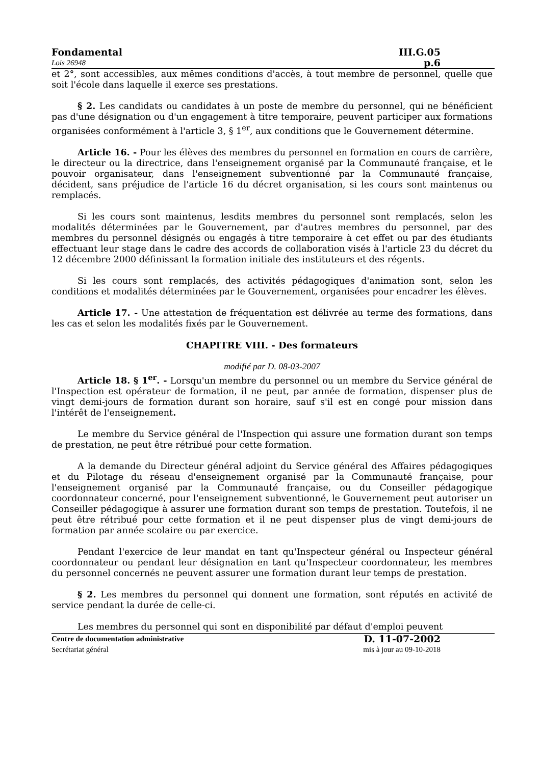Fondamental III.G.05
Lois 26948 p.6
et 2°, sont accessibles, aux mêmes conditions d'accès, à tout membre de personnel, quelle que soit l'école dans laquelle il exerce ses prestations.
§ 2. Les candidats ou candidates à un poste de membre du personnel, qui ne bénéficient pas d'une désignation ou d'un engagement à titre temporaire, peuvent participer aux formations organisées conformément à l'article 3, § 1<sup>er</sup>, aux conditions que le Gouvernement détermine.
Article 16. - Pour les élèves des membres du personnel en formation en cours de carrière, le directeur ou la directrice, dans l'enseignement organisé par la Communauté française, et le pouvoir organisateur, dans l'enseignement subventionné par la Communauté française, décident, sans préjudice de l'article 16 du décret organisation, si les cours sont maintenus ou remplacés.
Si les cours sont maintenus, lesdits membres du personnel sont remplacés, selon les modalités déterminées par le Gouvernement, par d'autres membres du personnel, par des membres du personnel désignés ou engagés à titre temporaire à cet effet ou par des étudiants effectuant leur stage dans le cadre des accords de collaboration visés à l'article 23 du décret du 12 décembre 2000 définissant la formation initiale des instituteurs et des régents.
Si les cours sont remplacés, des activités pédagogiques d'animation sont, selon les conditions et modalités déterminées par le Gouvernement, organisées pour encadrer les élèves.
Article 17. - Une attestation de fréquentation est délivrée au terme des formations, dans les cas et selon les modalités fixés par le Gouvernement.
CHAPITRE VIII. - Des formateurs
modifié par D. 08-03-2007
Article 18. § 1<sup>er</sup>. - Lorsqu'un membre du personnel ou un membre du Service général de l'Inspection est opérateur de formation, il ne peut, par année de formation, dispenser plus de vingt demi-jours de formation durant son horaire, sauf s'il est en congé pour mission dans l'intérêt de l'enseignement.
Le membre du Service général de l'Inspection qui assure une formation durant son temps de prestation, ne peut être rétribué pour cette formation.
A la demande du Directeur général adjoint du Service général des Affaires pédagogiques et du Pilotage du réseau d'enseignement organisé par la Communauté française, pour l'enseignement organisé par la Communauté française, ou du Conseiller pédagogique coordonnateur concerné, pour l'enseignement subventionné, le Gouvernement peut autoriser un Conseiller pédagogique à assurer une formation durant son temps de prestation. Toutefois, il ne peut être rétribué pour cette formation et il ne peut dispenser plus de vingt demi-jours de formation par année scolaire ou par exercice.
Pendant l'exercice de leur mandat en tant qu'Inspecteur général ou Inspecteur général coordonnateur ou pendant leur désignation en tant qu'Inspecteur coordonnateur, les membres du personnel concernés ne peuvent assurer une formation durant leur temps de prestation.
§ 2. Les membres du personnel qui donnent une formation, sont réputés en activité de service pendant la durée de celle-ci.
Les membres du personnel qui sont en disponibilité par défaut d'emploi peuvent
Centre de documentation administrative D. 11-07-2002
Secrétariat général mis à jour au 09-10-2018